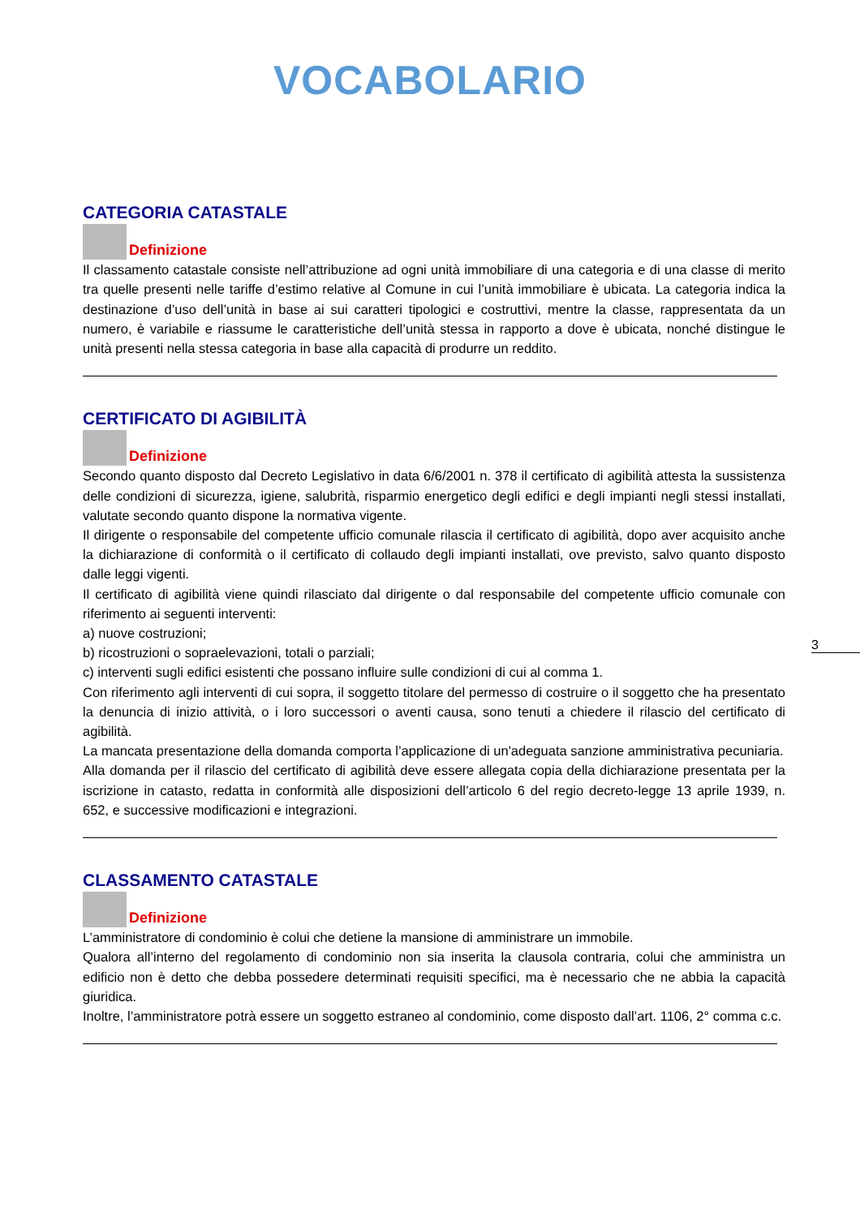VOCABOLARIO
CATEGORIA CATASTALE
Definizione
Il classamento catastale consiste nell’attribuzione ad ogni unità immobiliare di una categoria e di una classe di merito tra quelle presenti nelle tariffe d’estimo relative al Comune in cui l’unità immobiliare è ubicata. La categoria indica la destinazione d’uso dell’unità in base ai sui caratteri tipologici e costruttivi, mentre la classe, rappresentata da un numero, è variabile e riassume le caratteristiche dell’unità stessa in rapporto a dove è ubicata, nonché distingue le unità presenti nella stessa categoria in base alla capacità di produrre un reddito.
CERTIFICATO DI AGIBILITÀ
Definizione
Secondo quanto disposto dal Decreto Legislativo in data 6/6/2001 n. 378 il certificato di agibilità attesta la sussistenza delle condizioni di sicurezza, igiene, salubrità, risparmio energetico degli edifici e degli impianti negli stessi installati, valutate secondo quanto dispone la normativa vigente.
Il dirigente o responsabile del competente ufficio comunale rilascia il certificato di agibilità, dopo aver acquisito anche la dichiarazione di conformità o il certificato di collaudo degli impianti installati, ove previsto, salvo quanto disposto dalle leggi vigenti.
Il certificato di agibilità viene quindi rilasciato dal dirigente o dal responsabile del competente ufficio comunale con riferimento ai seguenti interventi:
a) nuove costruzioni;
b) ricostruzioni o sopraelevazioni, totali o parziali;
c) interventi sugli edifici esistenti che possano influire sulle condizioni di cui al comma 1.
Con riferimento agli interventi di cui sopra, il soggetto titolare del permesso di costruire o il soggetto che ha presentato la denuncia di inizio attività, o i loro successori o aventi causa, sono tenuti a chiedere il rilascio del certificato di agibilità.
La mancata presentazione della domanda comporta l’applicazione di un'adeguata sanzione amministrativa pecuniaria.
Alla domanda per il rilascio del certificato di agibilità deve essere allegata copia della dichiarazione presentata per la iscrizione in catasto, redatta in conformità alle disposizioni dell’articolo 6 del regio decreto-legge 13 aprile 1939, n. 652, e successive modificazioni e integrazioni.
CLASSAMENTO CATASTALE
Definizione
L’amministratore di condominio è colui che detiene la mansione di amministrare un immobile.
Qualora all’interno del regolamento di condominio non sia inserita la clausola contraria, colui che amministra un edificio non è detto che debba possedere determinati requisiti specifici, ma è necessario che ne abbia la capacità giuridica.
Inoltre, l’amministratore potrà essere un soggetto estraneo al condominio, come disposto dall’art. 1106, 2° comma c.c.
3